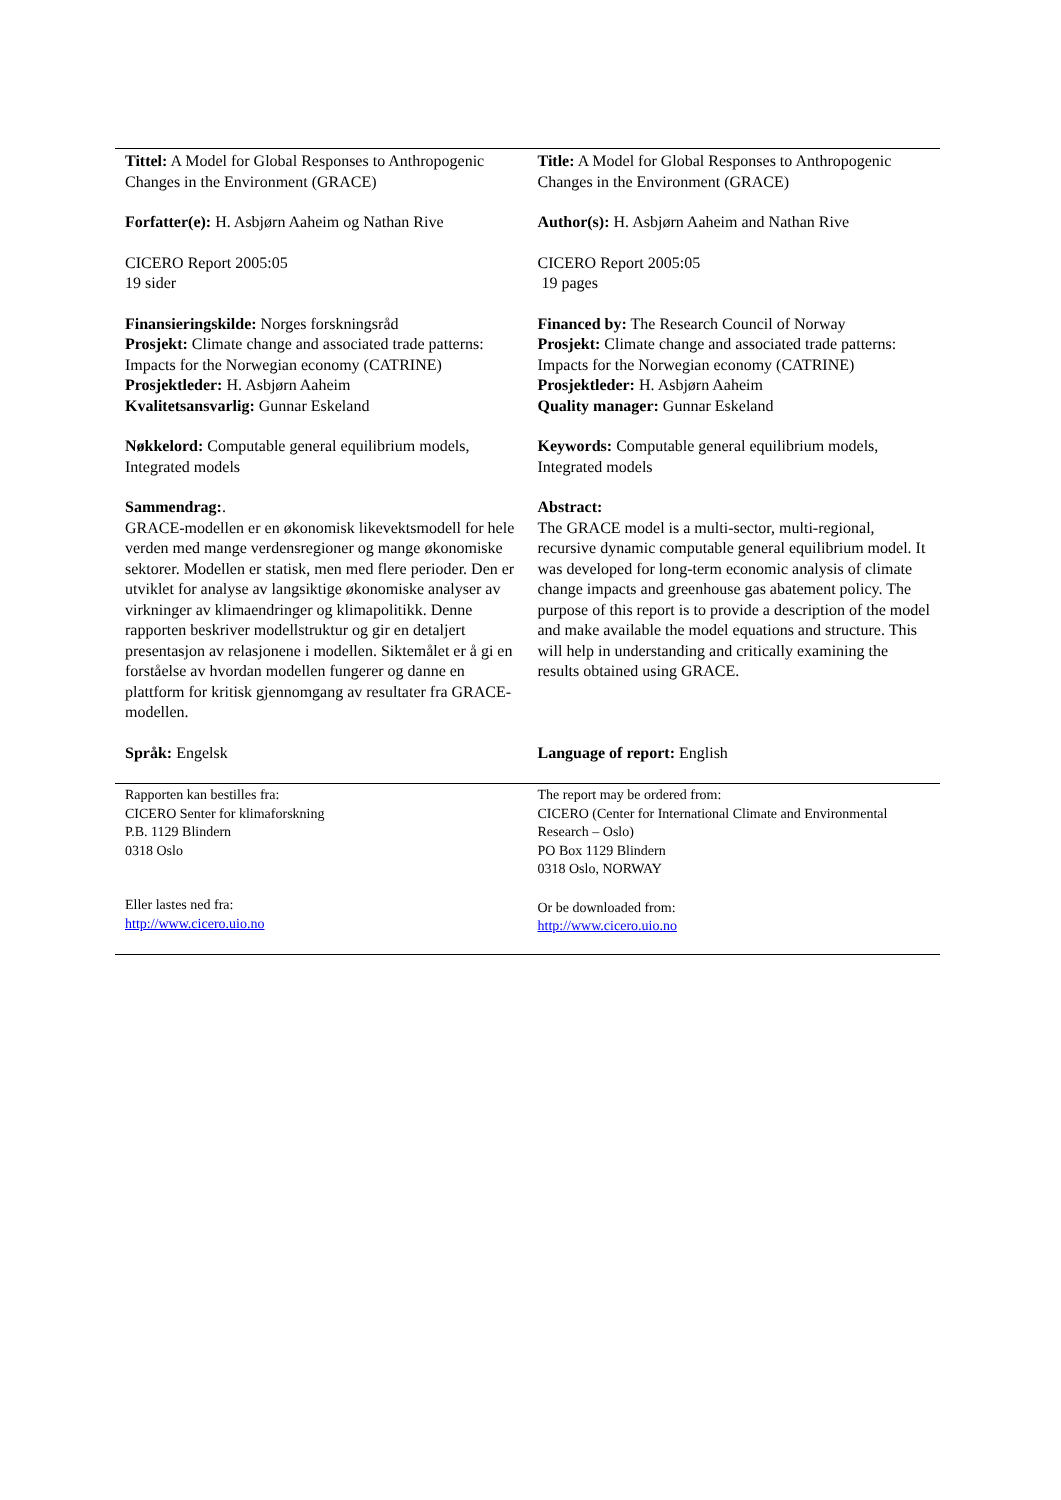| Tittel: A Model for Global Responses to Anthropogenic Changes in the Environment (GRACE) Forfatter(e): H. Asbjørn Aaheim og Nathan Rive CICERO Report 2005:05 19 sider Finansieringskilde: Norges forskningsråd Prosjekt: Climate change and associated trade patterns: Impacts for the Norwegian economy (CATRINE) Prosjektleder: H. Asbjørn Aaheim Kvalitetsansvarlig: Gunnar Eskeland Nøkkelord: Computable general equilibrium models, Integrated models Sammendrag: . GRACE-modellen er en økonomisk likevektsmodell for hele verden med mange verdensregioner og mange økonomiske sektorer. Modellen er statisk, men med flere perioder. Den er utviklet for analyse av langsiktige økonomiske analyser av virkninger av klimaendringer og klimapolitikk. Denne rapporten beskriver modellstruktur og gir en detaljert presentasjon av relasjonene i modellen. Siktemålet er å gi en forståelse av hvordan modellen fungerer og danne en plattform for kritisk gjennomgang av resultater fra GRACE-modellen. Språk: Engelsk | Title: A Model for Global Responses to Anthropogenic Changes in the Environment (GRACE) Author(s): H. Asbjørn Aaheim and Nathan Rive CICERO Report 2005:05 19 pages Financed by: The Research Council of Norway Prosjekt: Climate change and associated trade patterns: Impacts for the Norwegian economy (CATRINE) Prosjektleder: H. Asbjørn Aaheim Quality manager: Gunnar Eskeland Keywords: Computable general equilibrium models, Integrated models Abstract: The GRACE model is a multi-sector, multi-regional, recursive dynamic computable general equilibrium model. It was developed for long-term economic analysis of climate change impacts and greenhouse gas abatement policy. The purpose of this report is to provide a description of the model and make available the model equations and structure. This will help in understanding and critically examining the results obtained using GRACE. Language of report: English |
| Rapporten kan bestilles fra: CICERO Senter for klimaforskning P.B. 1129 Blindern 0318 Oslo Eller lastes ned fra: http://www.cicero.uio.no | The report may be ordered from: CICERO (Center for International Climate and Environmental Research – Oslo) PO Box 1129 Blindern 0318 Oslo, NORWAY Or be downloaded from: http://www.cicero.uio.no |